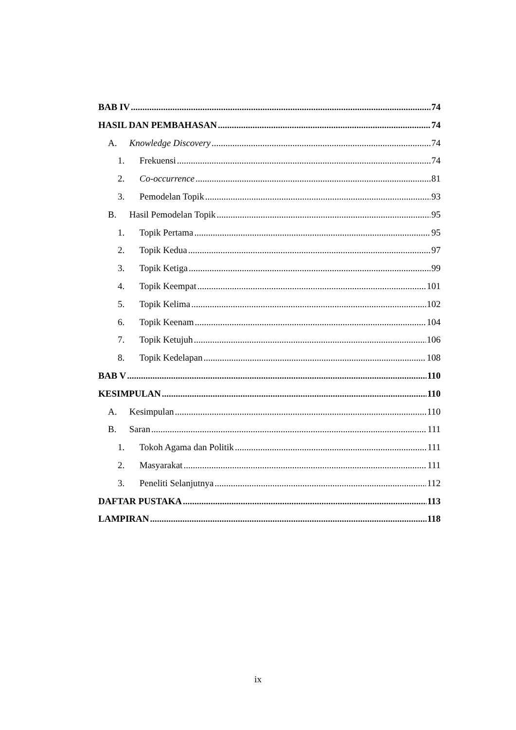BAB IV 74
HASIL DAN PEMBAHASAN 74
A. Knowledge Discovery 74
1. Frekuensi 74
2. Co-occurrence 81
3. Pemodelan Topik 93
B. Hasil Pemodelan Topik 95
1. Topik Pertama 95
2. Topik Kedua 97
3. Topik Ketiga 99
4. Topik Keempat 101
5. Topik Kelima 102
6. Topik Keenam 104
7. Topik Ketujuh 106
8. Topik Kedelapan 108
BAB V 110
KESIMPULAN 110
A. Kesimpulan 110
B. Saran 111
1. Tokoh Agama dan Politik 111
2. Masyarakat 111
3. Peneliti Selanjutnya 112
DAFTAR PUSTAKA 113
LAMPIRAN 118
ix